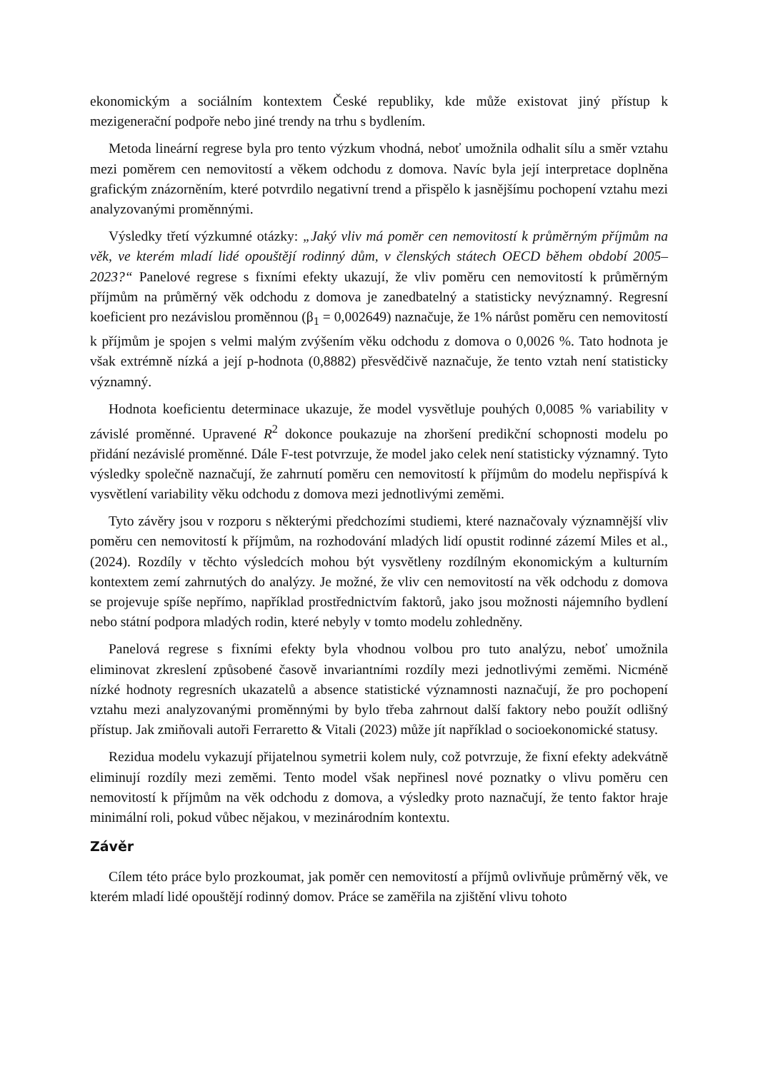ekonomickým a sociálním kontextem České republiky, kde může existovat jiný přístup k mezigenerační podpoře nebo jiné trendy na trhu s bydlením.
Metoda lineární regrese byla pro tento výzkum vhodná, neboť umožnila odhalit sílu a směr vztahu mezi poměrem cen nemovitostí a věkem odchodu z domova. Navíc byla její interpretace doplněna grafickým znázorněním, které potvrdilo negativní trend a přispělo k jasnějšímu pochopení vztahu mezi analyzovanými proměnnými.
Výsledky třetí výzkumné otázky: „Jaký vliv má poměr cen nemovitostí k průměrným příjmům na věk, ve kterém mladí lidé opouštějí rodinný dům, v členských státech OECD během období 2005–2023?“ Panelové regrese s fixními efekty ukazují, že vliv poměru cen nemovitostí k průměrným příjmům na průměrný věk odchodu z domova je zanedbatelný a statisticky nevýznamný. Regresní koeficient pro nezávislou proměnnou (β<sub>1</sub> = 0,002649) naznačuje, že 1% nárůst poměru cen nemovitostí k příjmům je spojen s velmi malým zvýšením věku odchodu z domova o 0,0026 %. Tato hodnota je však extrémně nízká a její p-hodnota (0,8882) přesvědčivě naznačuje, že tento vztah není statisticky významný.
Hodnota koeficientu determinace ukazuje, že model vysvětluje pouhých 0,0085 % variability v závislé proměnné. Upravené R<sup>2</sup> dokonce poukazuje na zhoršení predikční schopnosti modelu po přidání nezávislé proměnné. Dále F-test potvrzuje, že model jako celek není statisticky významný. Tyto výsledky společně naznačují, že zahrnutí poměru cen nemovitostí k příjmům do modelu nepřispívá k vysvětlení variability věku odchodu z domova mezi jednotlivými zeměmi.
Tyto závěry jsou v rozporu s některými předchozími studiemi, které naznačovaly významnější vliv poměru cen nemovitostí k příjmům, na rozhodování mladých lidí opustit rodinné zázemí Miles et al., (2024). Rozdíly v těchto výsledcích mohou být vysvětleny rozdílným ekonomickým a kulturním kontextem zemí zahrnutých do analýzy. Je možné, že vliv cen nemovitostí na věk odchodu z domova se projevuje spíše nepřímo, například prostřednictvím faktorů, jako jsou možnosti nájemního bydlení nebo státní podpora mladých rodin, které nebyly v tomto modelu zohledněny.
Panelová regrese s fixními efekty byla vhodnou volbou pro tuto analýzu, neboť umožnila eliminovat zkreslení způsobené časově invariantními rozdíly mezi jednotlivými zeměmi. Nicméně nízké hodnoty regresních ukazatelů a absence statistické významnosti naznačují, že pro pochopení vztahu mezi analyzovanými proměnnými by bylo třeba zahrnout další faktory nebo použít odlišný přístup. Jak zmiňovali autoři Ferraretto & Vitali (2023) může jít například o socioekonomické statusy.
Rezidua modelu vykazují přijatelnou symetrii kolem nuly, což potvrzuje, že fixní efekty adekvátně eliminují rozdíly mezi zeměmi. Tento model však nepřinesl nové poznatky o vlivu poměru cen nemovitostí k příjmům na věk odchodu z domova, a výsledky proto naznačují, že tento faktor hraje minimální roli, pokud vůbec nějakou, v mezinárodním kontextu.
Závěr
Cílem této práce bylo prozkoumat, jak poměr cen nemovitostí a příjmů ovlivňuje průměrný věk, ve kterém mladí lidé opouštějí rodinný domov. Práce se zaměřila na zjištění vlivu tohoto